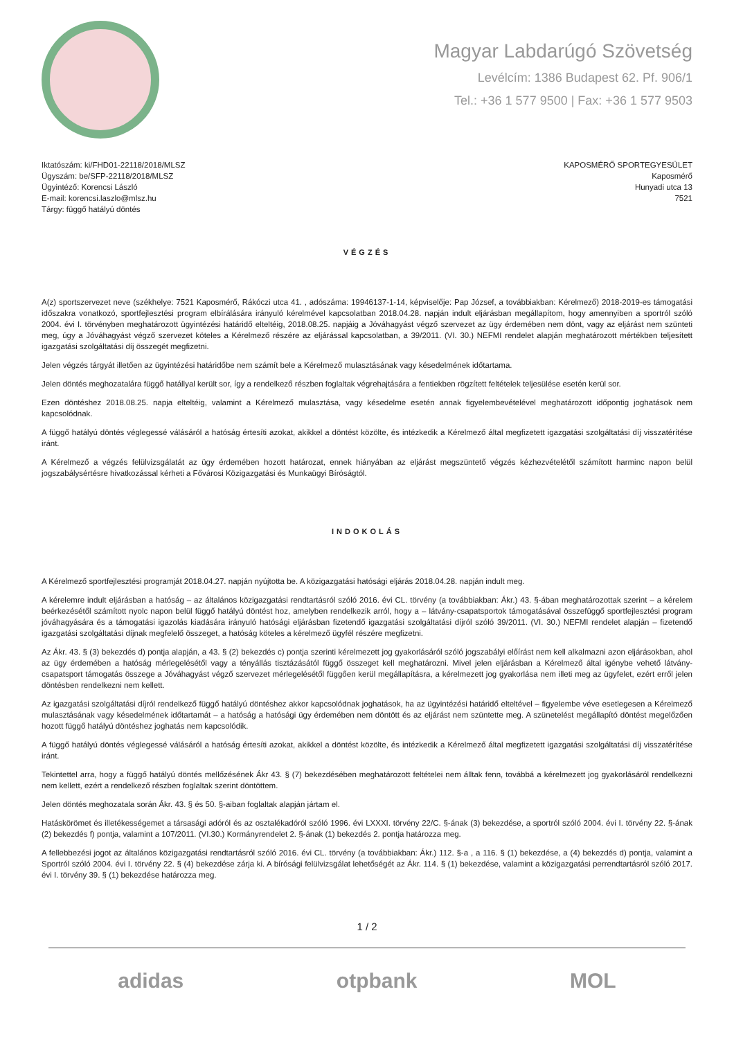Magyar Labdarúgó Szövetség
Levélcím: 1386 Budapest 62. Pf. 906/1
Tel.: +36 1 577 9500 | Fax: +36 1 577 9503
Iktatószám: ki/FHD01-22118/2018/MLSZ
Ügyszám: be/SFP-22118/2018/MLSZ
Ügyintéző: Korencsi László
E-mail: korencsi.laszlo@mlsz.hu
Tárgy: függő hatályú döntés
KAPOSMÉRŐ SPORTEGYESÜLET
Kaposmérő
Hunyadi utca 13
7521
VÉGZÉS
A(z) sportszervezet neve (székhelye: 7521 Kaposmérő, Rákóczi utca 41. , adószáma: 19946137-1-14, képviselője: Pap József, a továbbiakban: Kérelmező) 2018-2019-es támogatási időszakra vonatkozó, sportfejlesztési program elbírálására irányuló kérelmével kapcsolatban 2018.04.28. napján indult eljárásban megállapítom, hogy amennyiben a sportról szóló 2004. évi I. törvényben meghatározott ügyintézési határidő elteltéig, 2018.08.25. napjáig a Jóváhagyást végző szervezet az ügy érdemében nem dönt, vagy az eljárást nem szünteti meg, úgy a Jóváhagyást végző szervezet köteles a Kérelmező részére az eljárással kapcsolatban, a 39/2011. (VI. 30.) NEFMI rendelet alapján meghatározott mértékben teljesített igazgatási szolgáltatási díj összegét megfizetni.
Jelen végzés tárgyát illetően az ügyintézési határidőbe nem számít bele a Kérelmező mulasztásának vagy késedelmének időtartama.
Jelen döntés meghozatalára függő hatállyal került sor, így a rendelkező részben foglaltak végrehajtására a fentiekben rögzített feltételek teljesülése esetén kerül sor.
Ezen döntéshez 2018.08.25. napja elteltéig, valamint a Kérelmező mulasztása, vagy késedelme esetén annak figyelembevételével meghatározott időpontig joghatások nem kapcsolódnak.
A függő hatályú döntés véglegessé válásáról a hatóság értesíti azokat, akikkel a döntést közölte, és intézkedik a Kérelmező által megfizetett igazgatási szolgáltatási díj visszatérítése iránt.
A Kérelmező a végzés felülvizsgálatát az ügy érdemében hozott határozat, ennek hiányában az eljárást megszüntető végzés kézhezvételétől számított harminc napon belül jogszabálysértésre hivatkozással kérheti a Fővárosi Közigazgatási és Munkaügyi Bíróságtól.
INDOKOLÁS
A Kérelmező sportfejlesztési programját 2018.04.27. napján nyújtotta be. A közigazgatási hatósági eljárás 2018.04.28. napján indult meg.
A kérelemre indult eljárásban a hatóság – az általános közigazgatási rendtartásról szóló 2016. évi CL. törvény (a továbbiakban: Ákr.) 43. §-ában meghatározottak szerint – a kérelem beérkezésétől számított nyolc napon belül függő hatályú döntést hoz, amelyben rendelkezik arról, hogy a – látvány-csapatsportok támogatásával összefüggő sportfejlesztési program jóváhagyására és a támogatási igazolás kiadására irányuló hatósági eljárásban fizetendő igazgatási szolgáltatási díjról szóló 39/2011. (VI. 30.) NEFMI rendelet alapján – fizetendő igazgatási szolgáltatási díjnak megfelelő összeget, a hatóság köteles a kérelmező ügyfél részére megfizetni.
Az Ákr. 43. § (3) bekezdés d) pontja alapján, a 43. § (2) bekezdés c) pontja szerinti kérelmezett jog gyakorlásáról szóló jogszabályi előírást nem kell alkalmazni azon eljárásokban, ahol az ügy érdemében a hatóság mérlegelésétől vagy a tényállás tisztázásától függő összeget kell meghatározni. Mivel jelen eljárásban a Kérelmező által igénybe vehető látvány-csapatsport támogatás összege a Jóváhagyást végző szervezet mérlegelésétől függően kerül megállapításra, a kérelmezett jog gyakorlása nem illeti meg az ügyfelet, ezért erről jelen döntésben rendelkezni nem kellett.
Az igazgatási szolgáltatási díjról rendelkező függő hatályú döntéshez akkor kapcsolódnak joghatások, ha az ügyintézési határidő elteltével – figyelembe véve esetlegesen a Kérelmező mulasztásának vagy késedelmének időtartamát – a hatóság a hatósági ügy érdemében nem döntött és az eljárást nem szüntette meg. A szünetelést megállapító döntést megelőzően hozott függő hatályú döntéshez joghatás nem kapcsolódik.
A függő hatályú döntés véglegessé válásáról a hatóság értesíti azokat, akikkel a döntést közölte, és intézkedik a Kérelmező által megfizetett igazgatási szolgáltatási díj visszatérítése iránt.
Tekintettel arra, hogy a függő hatályú döntés mellőzésének Ákr 43. § (7) bekezdésében meghatározott feltételei nem álltak fenn, továbbá a kérelmezett jog gyakorlásáról rendelkezni nem kellett, ezért a rendelkező részben foglaltak szerint döntöttem.
Jelen döntés meghozatala során Ákr. 43. § és 50. §-aiban foglaltak alapján jártam el.
Hatáskörömet és illetékességemet a társasági adóról és az osztalékadóról szóló 1996. évi LXXXI. törvény 22/C. §-ának (3) bekezdése, a sportról szóló 2004. évi I. törvény 22. §-ának (2) bekezdés f) pontja, valamint a 107/2011. (VI.30.) Kormányrendelet 2. §-ának (1) bekezdés 2. pontja határozza meg.
A fellebbezési jogot az általános közigazgatási rendtartásról szóló 2016. évi CL. törvény (a továbbiakban: Ákr.) 112. §-a , a 116. § (1) bekezdése, a (4) bekezdés d) pontja, valamint a Sportról szóló 2004. évi I. törvény 22. § (4) bekezdése zárja ki. A bírósági felülvizsgálat lehetőségét az Ákr. 114. § (1) bekezdése, valamint a közigazgatási perrendtartásról szóló 2017. évi I. törvény 39. § (1) bekezdése határozza meg.
1 / 2
adidas otpbank MOL